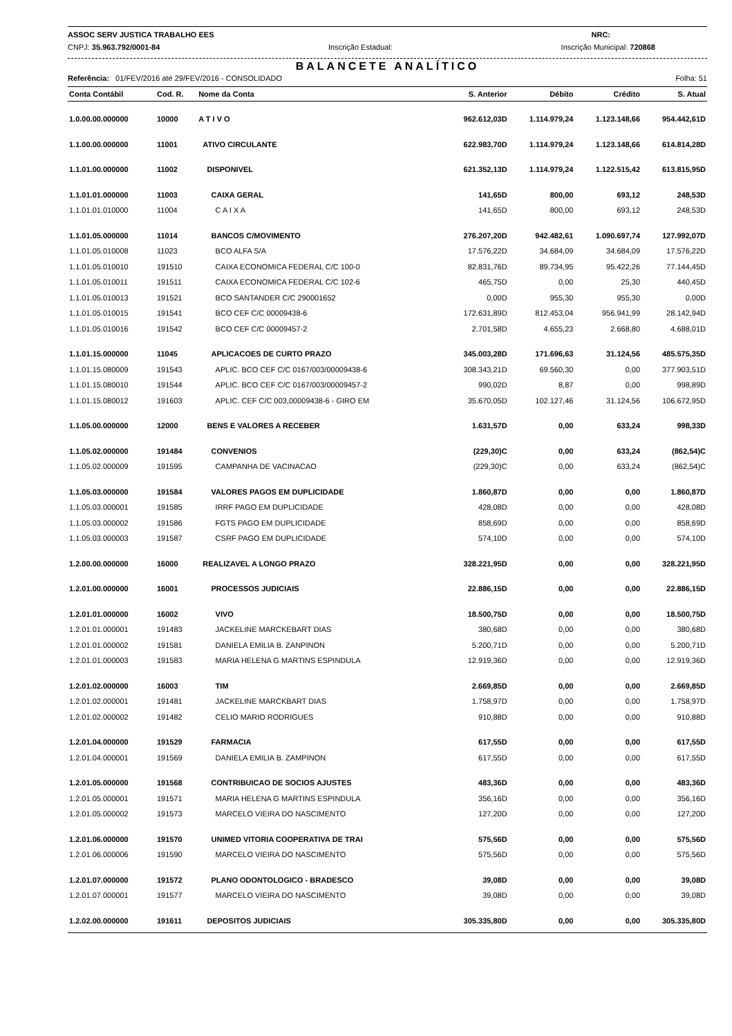ASSOC SERV JUSTICA TRABALHO EES NRC:
CNPJ: 35.963.792/0001-84 Inscrição Estadual: Inscrição Municipal: 720868
BALANCETE ANALÍTICO
Referência: 01/FEV/2016 até 29/FEV/2016 - CONSOLIDADO Folha: 51
| Conta Contábil | Cod. R. | Nome da Conta | S. Anterior | Débito | Crédito | S. Atual |
| --- | --- | --- | --- | --- | --- | --- |
| 1.0.00.00.000000 | 10000 | A T I V O | 962.612,03D | 1.114.979,24 | 1.123.148,66 | 954.442,61D |
| 1.1.00.00.000000 | 11001 | ATIVO CIRCULANTE | 622.983,70D | 1.114.979,24 | 1.123.148,66 | 614.814,28D |
| 1.1.01.00.000000 | 11002 | DISPONIVEL | 621.352,13D | 1.114.979,24 | 1.122.515,42 | 613.815,95D |
| 1.1.01.01.000000 | 11003 | CAIXA GERAL | 141,65D | 800,00 | 693,12 | 248,53D |
| 1.1.01.01.010000 | 11004 | C A I X A | 141,65D | 800,00 | 693,12 | 248,53D |
| 1.1.01.05.000000 | 11014 | BANCOS C/MOVIMENTO | 276.207,20D | 942.482,61 | 1.090.697,74 | 127.992,07D |
| 1.1.01.05.010008 | 11023 | BCO ALFA S/A | 17.576,22D | 34.684,09 | 34.684,09 | 17.576,22D |
| 1.1.01.05.010010 | 191510 | CAIXA ECONOMICA FEDERAL C/C 100-0 | 82.831,76D | 89.734,95 | 95.422,26 | 77.144,45D |
| 1.1.01.05.010011 | 191511 | CAIXA ECONOMICA FEDERAL C/C 102-6 | 465,75D | 0,00 | 25,30 | 440,45D |
| 1.1.01.05.010013 | 191521 | BCO SANTANDER C/C 290001652 | 0,00D | 955,30 | 955,30 | 0,00D |
| 1.1.01.05.010015 | 191541 | BCO CEF C/C 00009438-6 | 172.631,89D | 812.453,04 | 956.941,99 | 28.142,94D |
| 1.1.01.05.010016 | 191542 | BCO CEF C/C 00009457-2 | 2.701,58D | 4.655,23 | 2.668,80 | 4.688,01D |
| 1.1.01.15.000000 | 11045 | APLICACOES DE CURTO PRAZO | 345.003,28D | 171.696,63 | 31.124,56 | 485.575,35D |
| 1.1.01.15.080009 | 191543 | APLIC. BCO CEF C/C 0167/003/00009438-6 | 308.343,21D | 69.560,30 | 0,00 | 377.903,51D |
| 1.1.01.15.080010 | 191544 | APLIC. BCO CEF C/C 0167/003/00009457-2 | 990,02D | 8,87 | 0,00 | 998,89D |
| 1.1.01.15.080012 | 191603 | APLIC. CEF C/C 003,00009438-6 - GIRO EM | 35.670,05D | 102.127,46 | 31.124,56 | 106.672,95D |
| 1.1.05.00.000000 | 12000 | BENS E VALORES A RECEBER | 1.631,57D | 0,00 | 633,24 | 998,33D |
| 1.1.05.02.000000 | 191484 | CONVENIOS | (229,30)C | 0,00 | 633,24 | (862,54)C |
| 1.1.05.02.000009 | 191595 | CAMPANHA DE VACINACAO | (229,30)C | 0,00 | 633,24 | (862,54)C |
| 1.1.05.03.000000 | 191584 | VALORES PAGOS EM DUPLICIDADE | 1.860,87D | 0,00 | 0,00 | 1.860,87D |
| 1.1.05.03.000001 | 191585 | IRRF PAGO EM DUPLICIDADE | 428,08D | 0,00 | 0,00 | 428,08D |
| 1.1.05.03.000002 | 191586 | FGTS PAGO EM DUPLICIDADE | 858,69D | 0,00 | 0,00 | 858,69D |
| 1.1.05.03.000003 | 191587 | CSRF PAGO EM DUPLICIDADE | 574,10D | 0,00 | 0,00 | 574,10D |
| 1.2.00.00.000000 | 16000 | REALIZAVEL A LONGO PRAZO | 328.221,95D | 0,00 | 0,00 | 328.221,95D |
| 1.2.01.00.000000 | 16001 | PROCESSOS JUDICIAIS | 22.886,15D | 0,00 | 0,00 | 22.886,15D |
| 1.2.01.01.000000 | 16002 | VIVO | 18.500,75D | 0,00 | 0,00 | 18.500,75D |
| 1.2.01.01.000001 | 191483 | JACKELINE MARCKEBART DIAS | 380,68D | 0,00 | 0,00 | 380,68D |
| 1.2.01.01.000002 | 191581 | DANIELA EMILIA B. ZANPINON | 5.200,71D | 0,00 | 0,00 | 5.200,71D |
| 1.2.01.01.000003 | 191583 | MARIA HELENA G MARTINS ESPINDULA | 12.919,36D | 0,00 | 0,00 | 12.919,36D |
| 1.2.01.02.000000 | 16003 | TIM | 2.669,85D | 0,00 | 0,00 | 2.669,85D |
| 1.2.01.02.000001 | 191481 | JACKELINE MARCKBART DIAS | 1.758,97D | 0,00 | 0,00 | 1.758,97D |
| 1.2.01.02.000002 | 191482 | CELIO MARIO RODRIGUES | 910,88D | 0,00 | 0,00 | 910,88D |
| 1.2.01.04.000000 | 191529 | FARMACIA | 617,55D | 0,00 | 0,00 | 617,55D |
| 1.2.01.04.000001 | 191569 | DANIELA EMILIA B. ZAMPINON | 617,55D | 0,00 | 0,00 | 617,55D |
| 1.2.01.05.000000 | 191568 | CONTRIBUICAO DE SOCIOS AJUSTES | 483,36D | 0,00 | 0,00 | 483,36D |
| 1.2.01.05.000001 | 191571 | MARIA HELENA G MARTINS ESPINDULA | 356,16D | 0,00 | 0,00 | 356,16D |
| 1.2.01.05.000002 | 191573 | MARCELO VIEIRA DO NASCIMENTO | 127,20D | 0,00 | 0,00 | 127,20D |
| 1.2.01.06.000000 | 191570 | UNIMED VITORIA COOPERATIVA DE TRAI | 575,56D | 0,00 | 0,00 | 575,56D |
| 1.2.01.06.000006 | 191590 | MARCELO VIEIRA DO NASCIMENTO | 575,56D | 0,00 | 0,00 | 575,56D |
| 1.2.01.07.000000 | 191572 | PLANO ODONTOLOGICO - BRADESCO | 39,08D | 0,00 | 0,00 | 39,08D |
| 1.2.01.07.000001 | 191577 | MARCELO VIEIRA DO NASCIMENTO | 39,08D | 0,00 | 0,00 | 39,08D |
| 1.2.02.00.000000 | 191611 | DEPOSITOS JUDICIAIS | 305.335,80D | 0,00 | 0,00 | 305.335,80D |